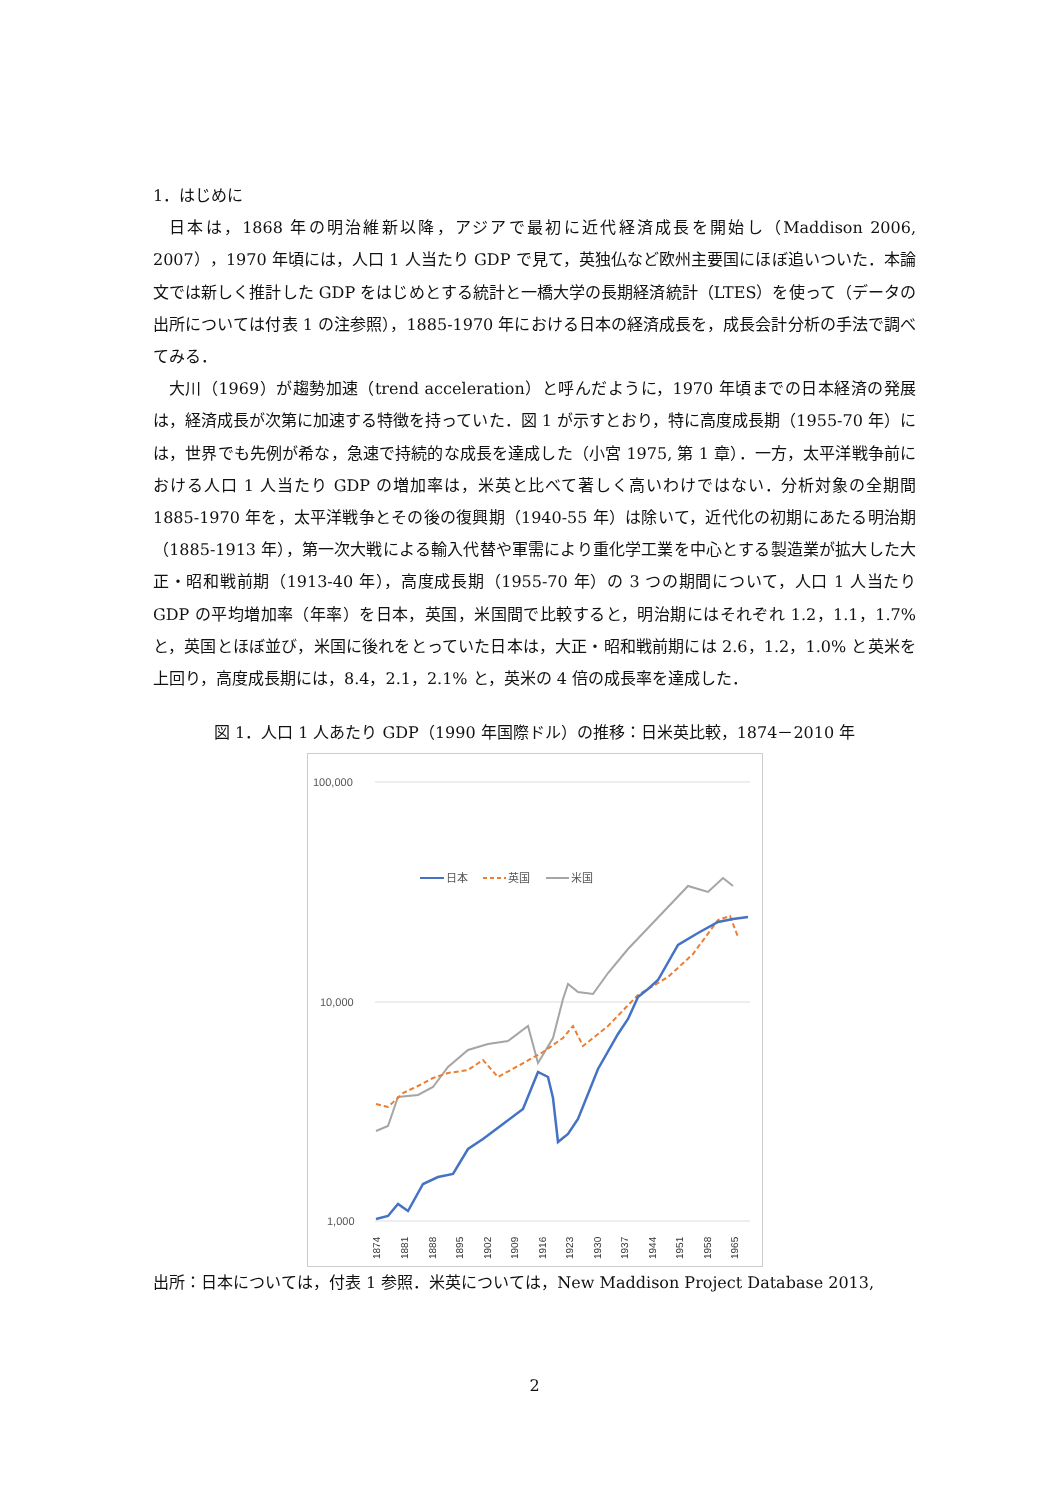1．はじめに
日本は，1868 年の明治維新以降，アジアで最初に近代経済成長を開始し（Maddison 2006, 2007），1970 年頃には，人口 1 人当たり GDP で見て，英独仏など欧州主要国にほぼ追いついた．本論文では新しく推計した GDP をはじめとする統計と一橋大学の長期経済統計（LTES）を使って（データの出所については付表 1 の注参照），1885-1970 年における日本の経済成長を，成長会計分析の手法で調べてみる．
大川（1969）が趨勢加速（trend acceleration）と呼んだように，1970 年頃までの日本経済の発展は，経済成長が次第に加速する特徴を持っていた．図 1 が示すとおり，特に高度成長期（1955-70 年）には，世界でも先例が希な，急速で持続的な成長を達成した（小宮 1975, 第 1 章）．一方，太平洋戦争前における人口 1 人当たり GDP の増加率は，米英と比べて著しく高いわけではない．分析対象の全期間 1885-1970 年を，太平洋戦争とその後の復興期（1940-55 年）は除いて，近代化の初期にあたる明治期（1885-1913 年），第一次大戦による輸入代替や軍需により重化学工業を中心とする製造業が拡大した大正・昭和戦前期（1913-40 年），高度成長期（1955-70 年）の 3 つの期間について，人口 1 人当たり GDP の平均増加率（年率）を日本，英国，米国間で比較すると，明治期にはそれぞれ 1.2，1.1，1.7% と，英国とほぼ並び，米国に後れをとっていた日本は，大正・昭和戦前期には 2.6，1.2，1.0% と英米を上回り，高度成長期には，8.4，2.1，2.1% と，英米の 4 倍の成長率を達成した．
図 1．人口 1 人あたり GDP（1990 年国際ドル）の推移：日米英比較，1874－2010 年
100,000
10,000
1,000
日本
英国
米国
1874
1881
1888
1895
1902
1909
1916
1923
1930
1937
1944
1951
1958
1965
出所：日本については，付表 1 参照．米英については，New Maddison Project Database 2013,
2